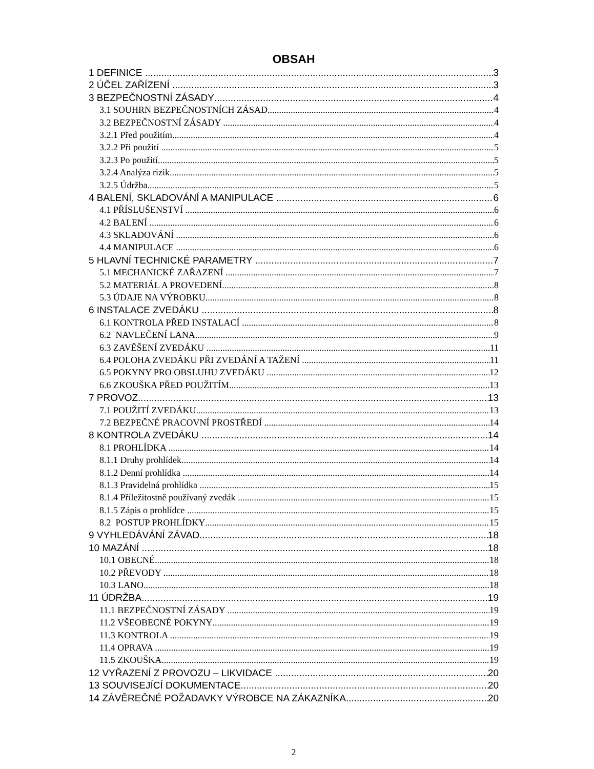OBSAH
1 DEFINICE 3
2 ÚČEL ZAŘÍZENÍ 3
3 BEZPEČNOSTNÍ ZÁSADY 4
3.1 SOUHRN BEZPEČNOSTNÍCH ZÁSAD 4
3.2 BEZPEČNOSTNÍ ZÁSADY 4
3.2.1 Před použitím 4
3.2.2 Při použití 5
3.2.3 Po použití 5
3.2.4 Analýza rizik 5
3.2.5 Údržba 5
4 BALENÍ, SKLADOVÁNÍ A MANIPULACE 6
4.1 PŘÍSLUŠENSTVÍ 6
4.2 BALENÍ 6
4.3 SKLADOVÁNÍ 6
4.4 MANIPULACE 6
5 HLAVNÍ TECHNICKÉ PARAMETRY 7
5.1 MECHANICKÉ ZAŘAZENÍ 7
5.2 MATERIÁL A PROVEDENÍ 8
5.3 ÚDAJE NA VÝROBKU 8
6 INSTALACE ZVEDÁKU 8
6.1 KONTROLA PŘED INSTALACÍ 8
6.2 NAVLEČENÍ LANA 9
6.3 ZAVĚŠENÍ ZVEDÁKU 11
6.4 POLOHA ZVEDÁKU PŘI ZVEDÁNÍ A TAŽENÍ 11
6.5 POKYNY PRO OBSLUHU ZVEDÁKU 12
6.6 ZKOUŠKA PŘED POUŽITÍM 13
7 PROVOZ 13
7.1 POUŽITÍ ZVEDÁKU 13
7.2 BEZPEČNÉ PRACOVNÍ PROSTŘEDÍ 14
8 KONTROLA ZVEDÁKU 14
8.1 PROHLÍDKA 14
8.1.1 Druhy prohlídek 14
8.1.2 Denní prohlídka 14
8.1.3 Pravidelná prohlídka 15
8.1.4 Příležitostně používaný zvedák 15
8.1.5 Zápis o prohlídce 15
8.2 POSTUP PROHLÍDKY 15
9 VYHLEDÁVÁNÍ ZÁVAD 18
10 MAZÁNÍ 18
10.1 OBECNÉ 18
10.2 PŘEVODY 18
10.3 LANO 18
11 ÚDRŽBA 19
11.1 BEZPEČNOSTNÍ ZÁSADY 19
11.2 VŠEOBECNÉ POKYNY 19
11.3 KONTROLA 19
11.4 OPRAVA 19
11.5 ZKOUŠKA 19
12 VYŘAZENÍ Z PROVOZU – LIKVIDACE 20
13 SOUVISEJÍCÍ DOKUMENTACE 20
14 ZÁVĚREČNÉ POŽADAVKY VÝROBCE NA ZÁKAZNÍKA 20
2